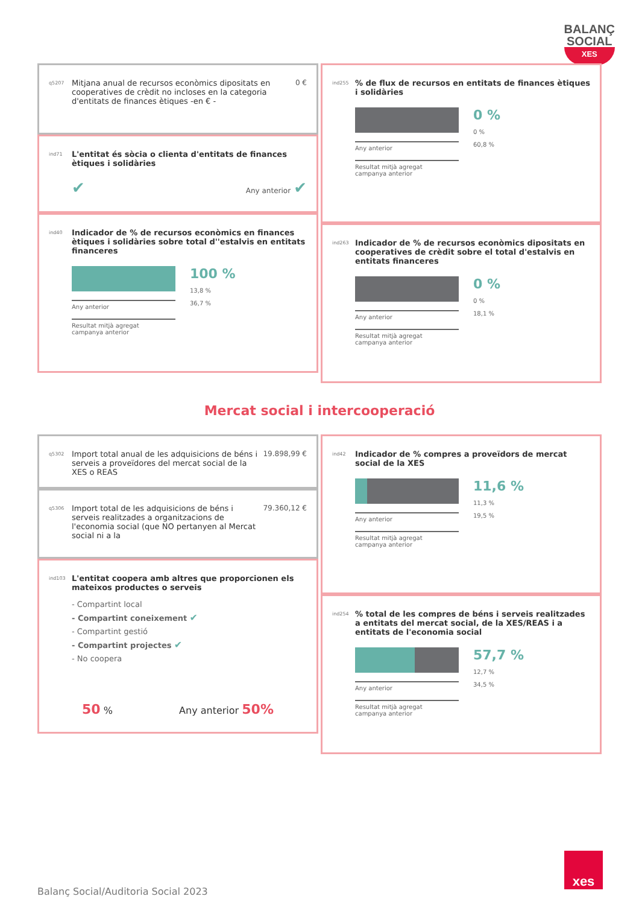BALANÇ
SOCIAL
XES
q5207 Mitjana anual de recursos econòmics dipositats en cooperatives de crèdit no incloses en la categoria d'entitats de finances ètiques -en € - 0 €
ind71 L'entitat és sòcia o clienta d'entitats de finances ètiques i solidàries
✔ Any anterior ✔
ind40 Indicador de % de recursos econòmics en finances ètiques i solidàries sobre total d''estalvis en entitats financeres
Any anterior
Resultat mitjà agregat
campanya anterior
100 %
13,8 %
36,7 %
ind255% de flux de recursos en entitats de finances ètiques i solidàries
Any anterior
Resultat mitjà agregat
campanya anterior
0 %
0 %
60,8 %
ind263 Indicador de % de recursos econòmics dipositats en cooperatives de crèdit sobre el total d'estalvis en entitats financeres
Any anterior
Resultat mitjà agregat
campanya anterior
0 %
0 %
18,1 %
Mercat social i intercooperació
q5302 Import total anual de les adquisicions de béns i serveis a proveïdores del mercat social de la XES o REAS 19.898,99 €
q5306 Import total de les adquisicions de béns i serveis realitzades a organitzacions de l'economia social (que NO pertanyen al Mercat social ni a la 79.360,12 €
ind103 L'entitat coopera amb altres que proporcionen els mateixos productes o serveis
- Compartint local
- Compartint coneixement ✔
- Compartint gestió
- Compartint projectes ✔
- No coopera
50 % Any anterior 50%
ind42 Indicador de % compres a proveïdors de mercat social de la XES
Any anterior
Resultat mitjà agregat
campanya anterior
11,6 %
11,3 %
19,5 %
ind254% total de les compres de béns i serveis realitzades a entitats del mercat social, de la XES/REAS i a entitats de l'economia social
Any anterior
Resultat mitjà agregat
campanya anterior
57,7 %
12,7 %
34,5 %
Balanç Social/Auditoria Social 2023
xes